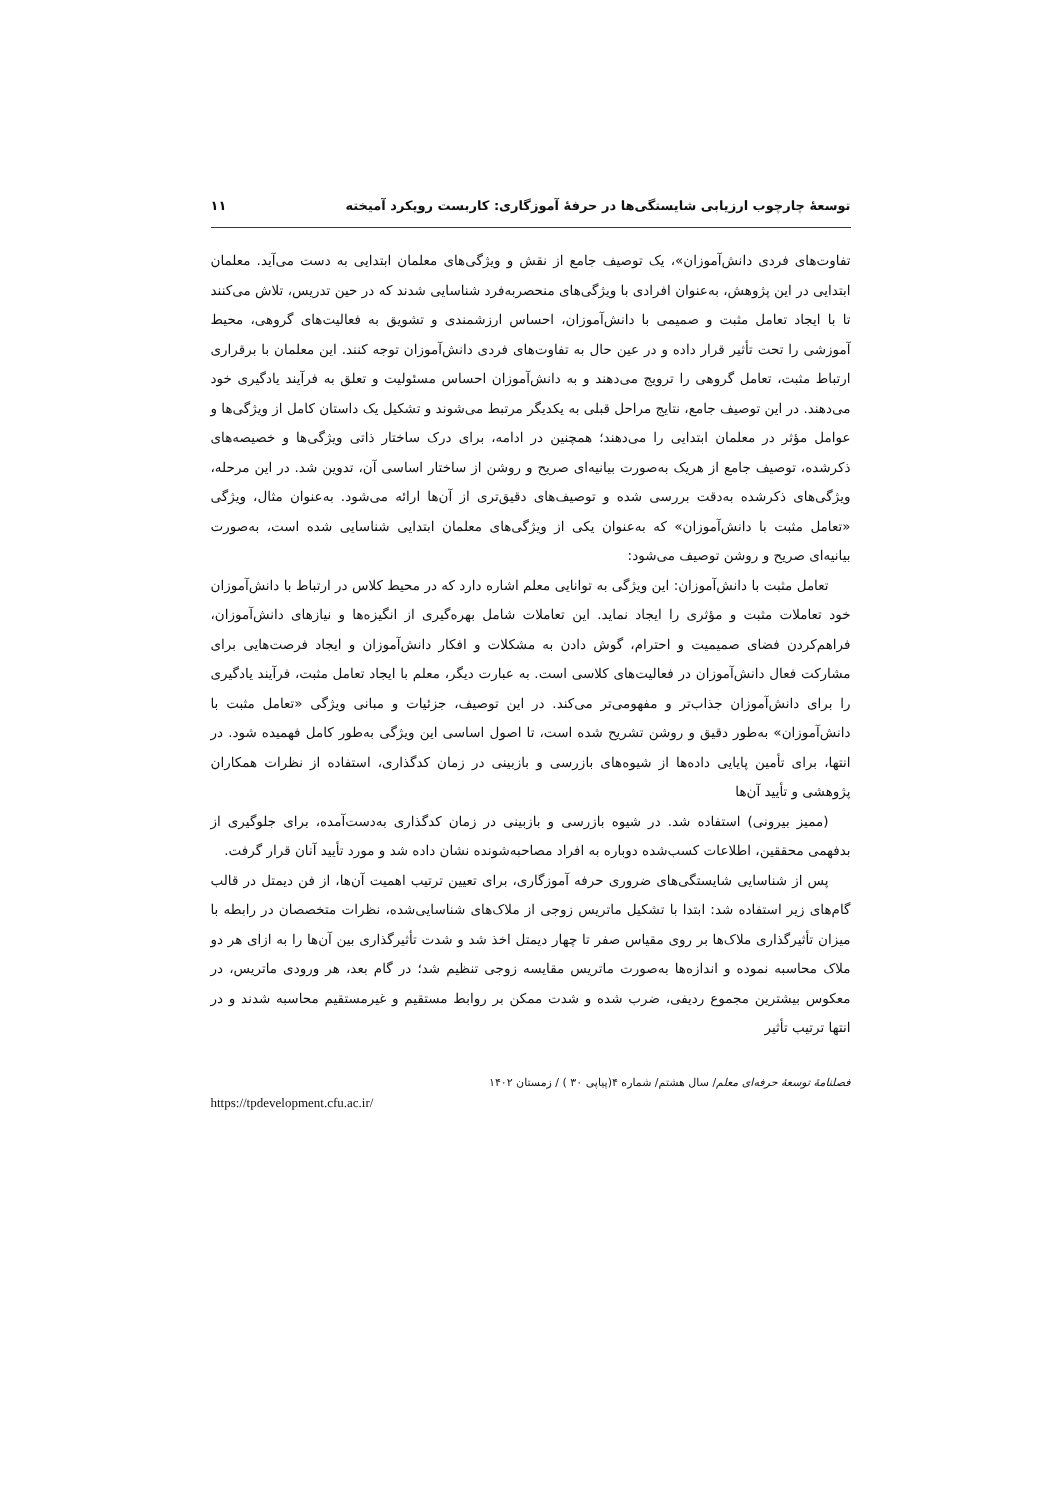توسعهٔ چارچوب ارزیابی شایستگی‌ها در حرفهٔ آموزگاری: کاربست رویکرد آمیخته ۱۱
تفاوت‌های فردی دانش‌آموزان»، یک توصیف جامع از نقش و ویژگی‌های معلمان ابتدایی به دست می‌آید. معلمان ابتدایی در این پژوهش، به‌عنوان افرادی با ویژگی‌های منحصربه‌فرد شناسایی شدند که در حین تدریس، تلاش می‌کنند تا با ایجاد تعامل مثبت و صمیمی با دانش‌آموزان، احساس ارزشمندی و تشویق به فعالیت‌های گروهی، محیط آموزشی را تحت تأثیر قرار داده و در عین حال به تفاوت‌های فردی دانش‌آموزان توجه کنند. این معلمان با برقراری ارتباط مثبت، تعامل گروهی را ترویج می‌دهند و به دانش‌آموزان احساس مسئولیت و تعلق به فرآیند یادگیری خود می‌دهند. در این توصیف جامع، نتایج مراحل قبلی به یکدیگر مرتبط می‌شوند و تشکیل یک داستان کامل از ویژگی‌ها و عوامل مؤثر در معلمان ابتدایی را می‌دهند؛ همچنین در ادامه، برای درک ساختار ذاتی ویژگی‌ها و خصیصه‌های ذکرشده، توصیف جامع از هریک به‌صورت بیانیه‌ای صریح و روشن از ساختار اساسی آن، تدوین شد. در این مرحله، ویژگی‌های ذکرشده به‌دقت بررسی شده و توصیف‌های دقیق‌تری از آن‌ها ارائه می‌شود. به‌عنوان مثال، ویژگی «تعامل مثبت با دانش‌آموزان» که به‌عنوان یکی از ویژگی‌های معلمان ابتدایی شناسایی شده است، به‌صورت بیانیه‌ای صریح و روشن توصیف می‌شود:
تعامل مثبت با دانش‌آموزان: این ویژگی به توانایی معلم اشاره دارد که در محیط کلاس در ارتباط با دانش‌آموزان خود تعاملات مثبت و مؤثری را ایجاد نماید. این تعاملات شامل بهره‌گیری از انگیزه‌ها و نیازهای دانش‌آموزان، فراهم‌کردن فضای صمیمیت و احترام، گوش دادن به مشکلات و افکار دانش‌آموزان و ایجاد فرصت‌هایی برای مشارکت فعال دانش‌آموزان در فعالیت‌های کلاسی است. به عبارت دیگر، معلم با ایجاد تعامل مثبت، فرآیند یادگیری را برای دانش‌آموزان جذاب‌تر و مفهومی‌تر می‌کند. در این توصیف، جزئیات و مبانی ویژگی «تعامل مثبت با دانش‌آموزان» به‌طور دقیق و روشن تشریح شده است، تا اصول اساسی این ویژگی به‌طور کامل فهمیده شود. در انتها، برای تأمین پایایی داده‌ها از شیوه‌های بازرسی و بازبینی در زمان کدگذاری، استفاده از نظرات همکاران پژوهشی و تأیید آن‌ها
(ممیز بیرونی) استفاده شد. در شیوه بازرسی و بازبینی در زمان کدگذاری به‌دست‌آمده، برای جلوگیری از بدفهمی محققین، اطلاعات کسب‌شده دوباره به افراد مصاحبه‌شونده نشان داده شد و مورد تأیید آنان قرار گرفت.
پس از شناسایی شایستگی‌های ضروری حرفه آموزگاری، برای تعیین ترتیب اهمیت آن‌ها، از فن دیمتل در قالب گام‌های زیر استفاده شد: ابتدا با تشکیل ماتریس زوجی از ملاک‌های شناسایی‌شده، نظرات متخصصان در رابطه با میزان تأثیرگذاری ملاک‌ها بر روی مقیاس صفر تا چهار دیمتل اخذ شد و شدت تأثیرگذاری بین آن‌ها را به ازای هر دو ملاک محاسبه نموده و اندازه‌ها به‌صورت ماتریس مقایسه زوجی تنظیم شد؛ در گام بعد، هر ورودی ماتریس، در معکوس بیشترین مجموع ردیفی، ضرب شده و شدت ممکن بر روابط مستقیم و غیرمستقیم محاسبه شدند و در انتها ترتیب تأثیر
فصلنامهٔ توسعهٔ حرفه‌ای معلم/ سال هشتم/ شماره ۴(پیاپی ۳۰ ) / زمستان ۱۴۰۲
https://tpdevelopment.cfu.ac.ir/